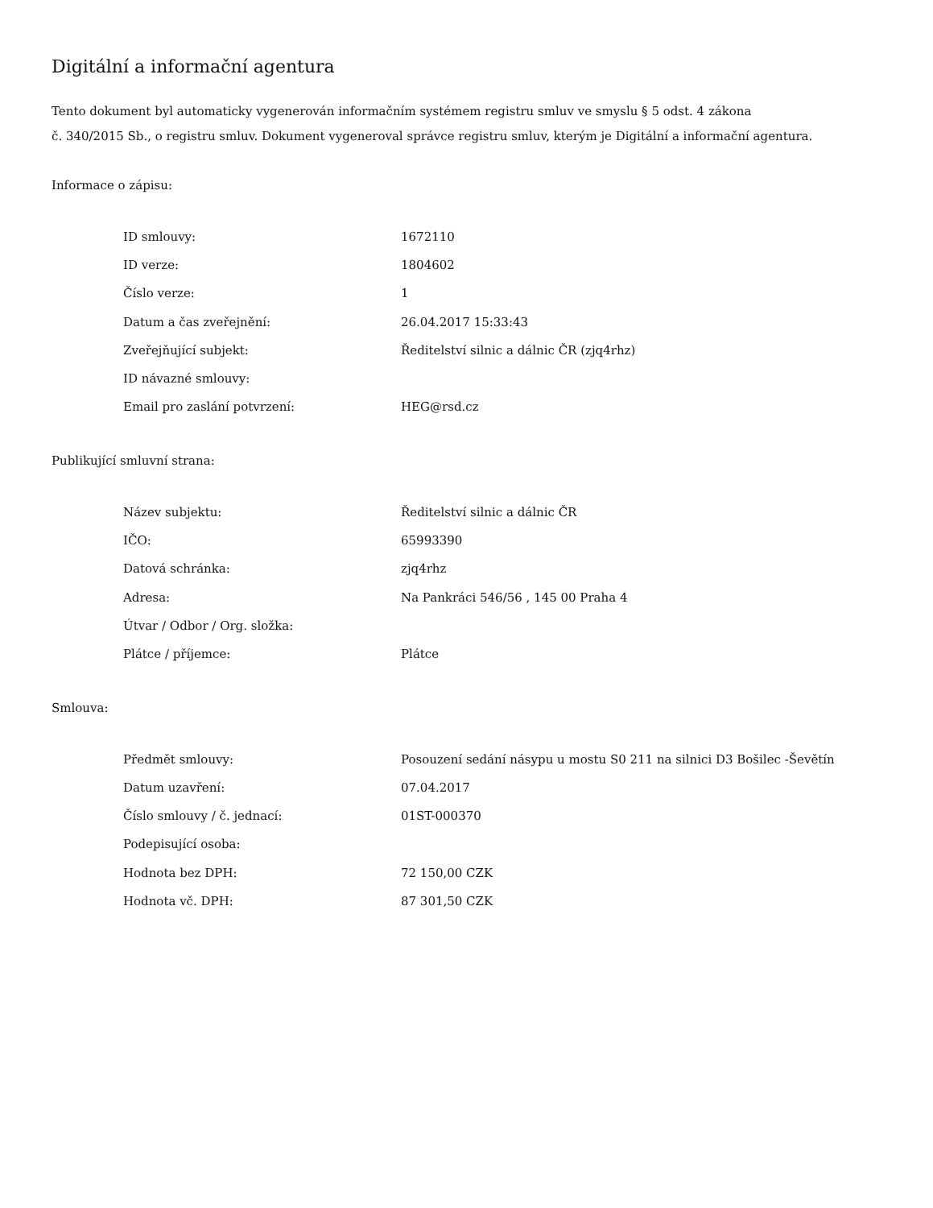Digitální a informační agentura
Tento dokument byl automaticky vygenerován informačním systémem registru smluv ve smyslu § 5 odst. 4 zákona
č. 340/2015 Sb., o registru smluv. Dokument vygeneroval správce registru smluv, kterým je Digitální a informační agentura.
Informace o zápisu:
| ID smlouvy: | 1672110 |
| ID verze: | 1804602 |
| Číslo verze: | 1 |
| Datum a čas zveřejnění: | 26.04.2017 15:33:43 |
| Zveřejňující subjekt: | Ředitelství silnic a dálnic ČR (zjq4rhz) |
| ID návazné smlouvy: | |
| Email pro zaslání potvrzení: | HEG@rsd.cz |
Publikující smluvní strana:
| Název subjektu: | Ředitelství silnic a dálnic ČR |
| IČO: | 65993390 |
| Datová schránka: | zjq4rhz |
| Adresa: | Na Pankráci 546/56 , 145 00 Praha 4 |
| Útvar / Odbor / Org. složka: | |
| Plátce / příjemce: | Plátce |
Smlouva:
| Předmět smlouvy: | Posouzení sedání násypu u mostu S0 211 na silnici D3 Bošilec -Ševětín |
| Datum uzavření: | 07.04.2017 |
| Číslo smlouvy / č. jednací: | 01ST-000370 |
| Podepisující osoba: | |
| Hodnota bez DPH: | 72 150,00 CZK |
| Hodnota vč. DPH: | 87 301,50 CZK |